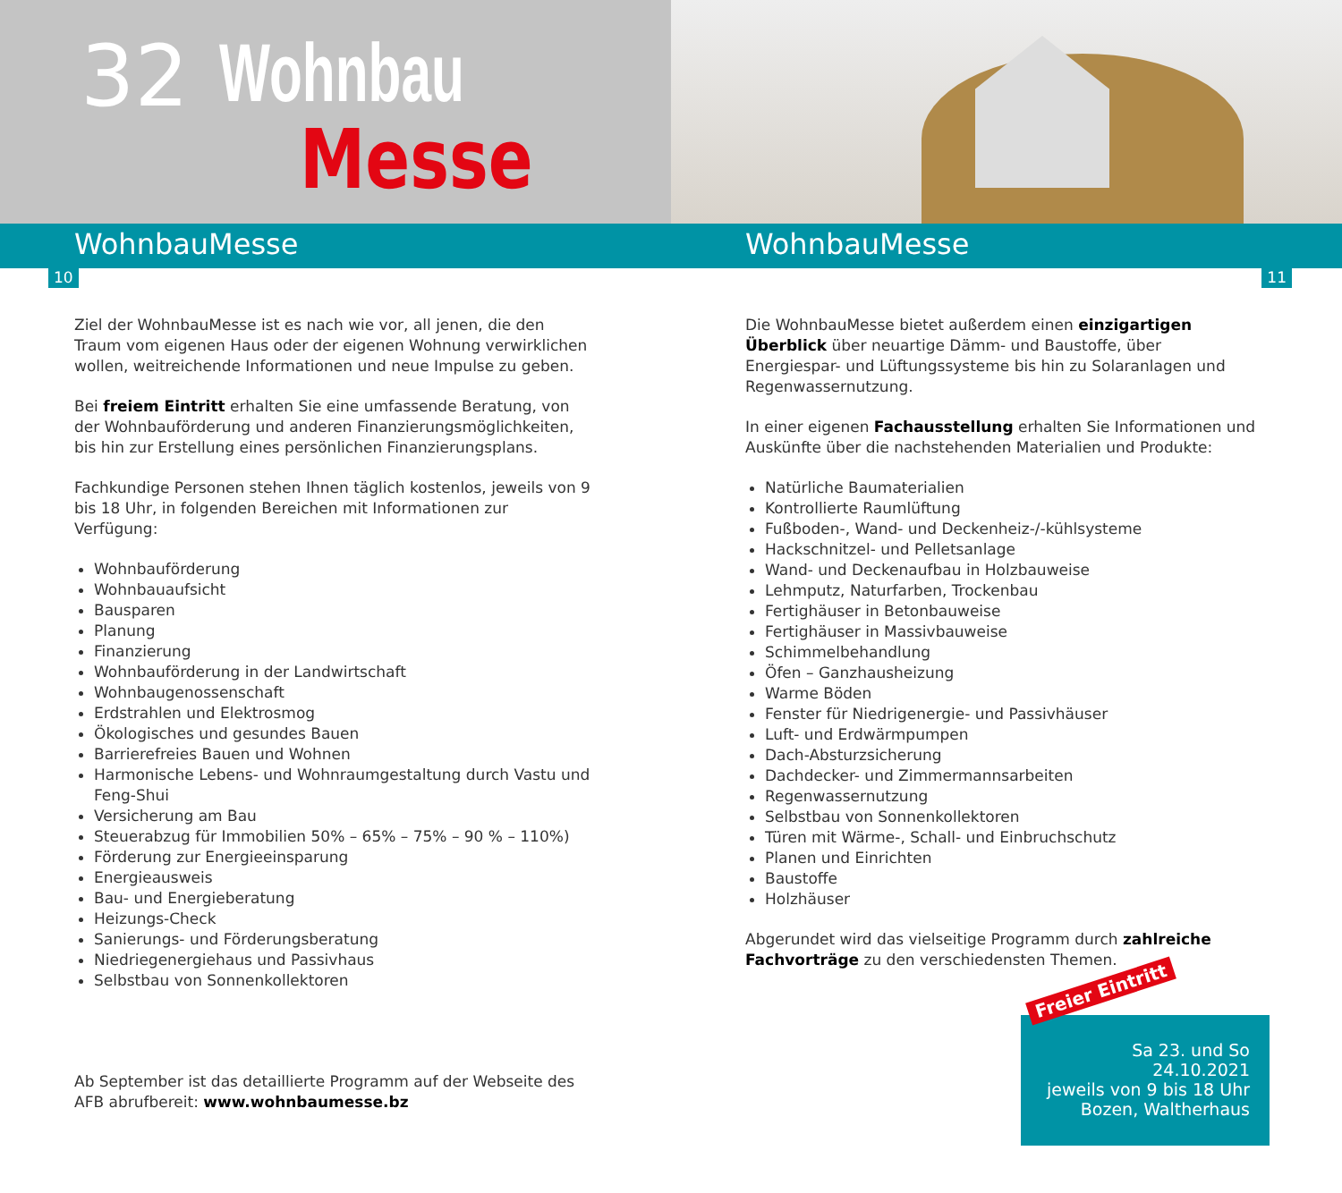32 Wohnbau
Messe
WohnbauMesse WohnbauMesse
10 11
Ziel der WohnbauMesse ist es nach wie vor, all jenen, die den Traum vom eigenen Haus oder der eigenen Wohnung verwirklichen wollen, weitreichende Informationen und neue Impulse zu geben.
Bei freiem Eintritt erhalten Sie eine umfassende Beratung, von der Wohn­bauförderung und anderen Finanzierungsmöglichkeiten, bis hin zur Erstellung eines persönlichen Finanzierungsplans.
Fachkundige Personen stehen Ihnen täglich kostenlos, jeweils von 9 bis 18 Uhr, in folgenden Bereichen mit Informationen zur Verfügung:
Wohnbauförderung
Wohnbauaufsicht
Bausparen
Planung
Finanzierung
Wohnbauförderung in der Landwirtschaft
Wohnbaugenossenschaft
Erdstrahlen und Elektrosmog
Ökologisches und gesundes Bauen
Barrierefreies Bauen und Wohnen
Harmonische Lebens- und Wohnraumgestaltung durch Vastu und Feng-Shui
Versicherung am Bau
Steuerabzug für Immobilien 50% – 65% – 75% – 90 % – 110%)
Förderung zur Energieeinsparung
Energieausweis
Bau- und Energieberatung
Heizungs-Check
Sanierungs- und Förderungsberatung
Niedriegenergiehaus und Passivhaus
Selbstbau von Sonnenkollektoren
Ab September ist das detaillierte Programm auf der Webseite des AFB abrufbereit: www.wohnbaumesse.bz
Die WohnbauMesse bietet außerdem einen einzigartigen Überblick über neuartige Dämm- und Baustoffe, über Energiespar- und Lüftungssysteme bis hin zu Solaranlagen und Regenwassernutzung.
In einer eigenen Fachausstellung erhalten Sie Informationen und Auskünfte über die nachstehenden Materialien und Produkte:
Natürliche Baumaterialien
Kontrollierte Raumlüftung
Fußboden-, Wand- und Deckenheiz-/-kühlsysteme
Hackschnitzel- und Pelletsanlage
Wand- und Deckenaufbau in Holzbauweise
Lehmputz, Naturfarben, Trockenbau
Fertighäuser in Betonbauweise
Fertighäuser in Massivbauweise
Schimmelbehandlung
Öfen – Ganzhausheizung
Warme Böden
Fenster für Niedrigenergie- und Passivhäuser
Luft- und Erdwärmpumpen
Dach-Absturzsicherung
Dachdecker- und Zimmermannsarbeiten
Regenwassernutzung
Selbstbau von Sonnenkollektoren
Türen mit Wärme-, Schall- und Einbruchschutz
Planen und Einrichten
Baustoffe
Holzhäuser
Abgerundet wird das vielseitige Programm durch zahlreiche Fachvorträge zu den verschiedensten Themen.
Freier Eintritt
Sa 23. und So 24.10.2021
jeweils von 9 bis 18 Uhr
Bozen, Waltherhaus